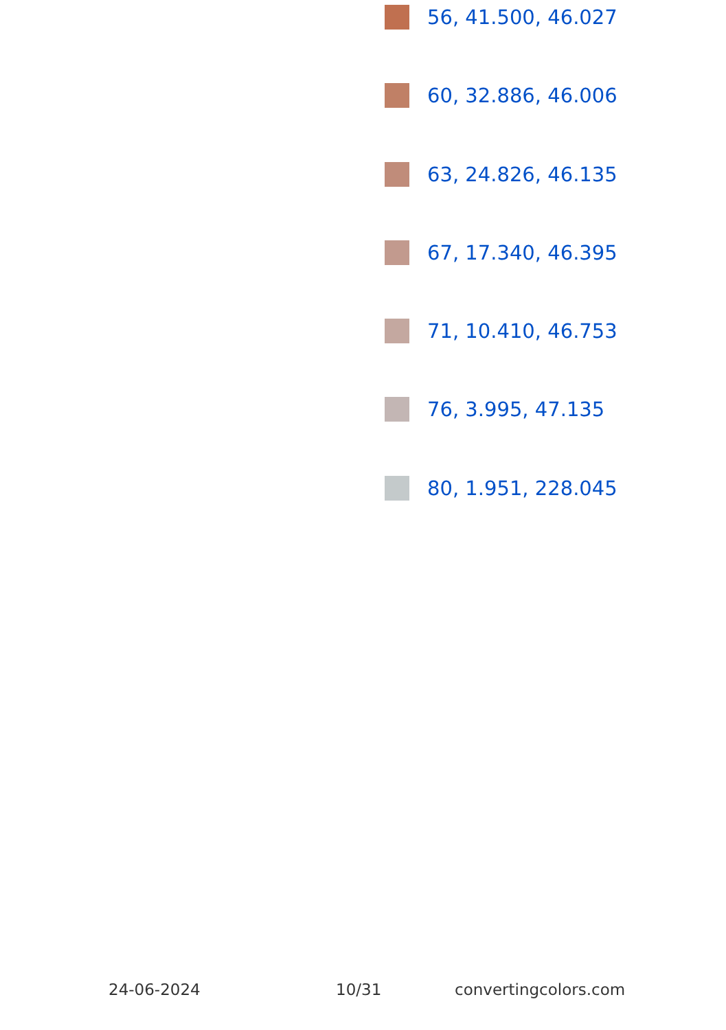56, 41.500, 46.027
60, 32.886, 46.006
63, 24.826, 46.135
67, 17.340, 46.395
71, 10.410, 46.753
76, 3.995, 47.135
80, 1.951, 228.045
24-06-2024 10/31 convertingcolors.com